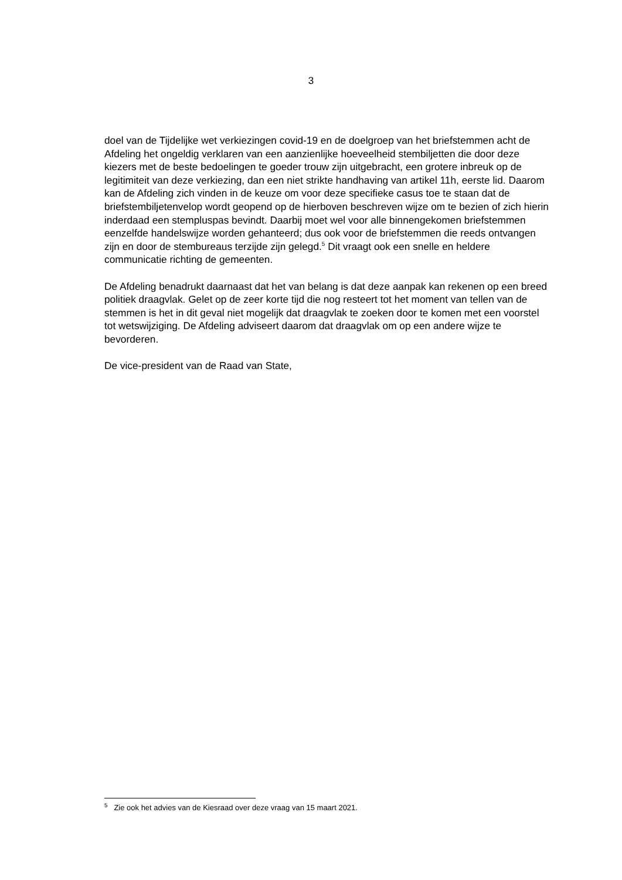3
doel van de Tijdelijke wet verkiezingen covid-19 en de doelgroep van het briefstemmen acht de Afdeling het ongeldig verklaren van een aanzienlijke hoeveelheid stembiljetten die door deze kiezers met de beste bedoelingen te goeder trouw zijn uitgebracht, een grotere inbreuk op de legitimiteit van deze verkiezing, dan een niet strikte handhaving van artikel 11h, eerste lid. Daarom kan de Afdeling zich vinden in de keuze om voor deze specifieke casus toe te staan dat de briefstembiljetenvelop wordt geopend op de hierboven beschreven wijze om te bezien of zich hierin inderdaad een stempluspas bevindt. Daarbij moet wel voor alle binnengekomen briefstemmen eenzelfde handelswijze worden gehanteerd; dus ook voor de briefstemmen die reeds ontvangen zijn en door de stembureaus terzijde zijn gelegd.<sup>5</sup> Dit vraagt ook een snelle en heldere communicatie richting de gemeenten.
De Afdeling benadrukt daarnaast dat het van belang is dat deze aanpak kan rekenen op een breed politiek draagvlak. Gelet op de zeer korte tijd die nog resteert tot het moment van tellen van de stemmen is het in dit geval niet mogelijk dat draagvlak te zoeken door te komen met een voorstel tot wetswijziging. De Afdeling adviseert daarom dat draagvlak om op een andere wijze te bevorderen.
De vice-president van de Raad van State,
<sup>5</sup> Zie ook het advies van de Kiesraad over deze vraag van 15 maart 2021.